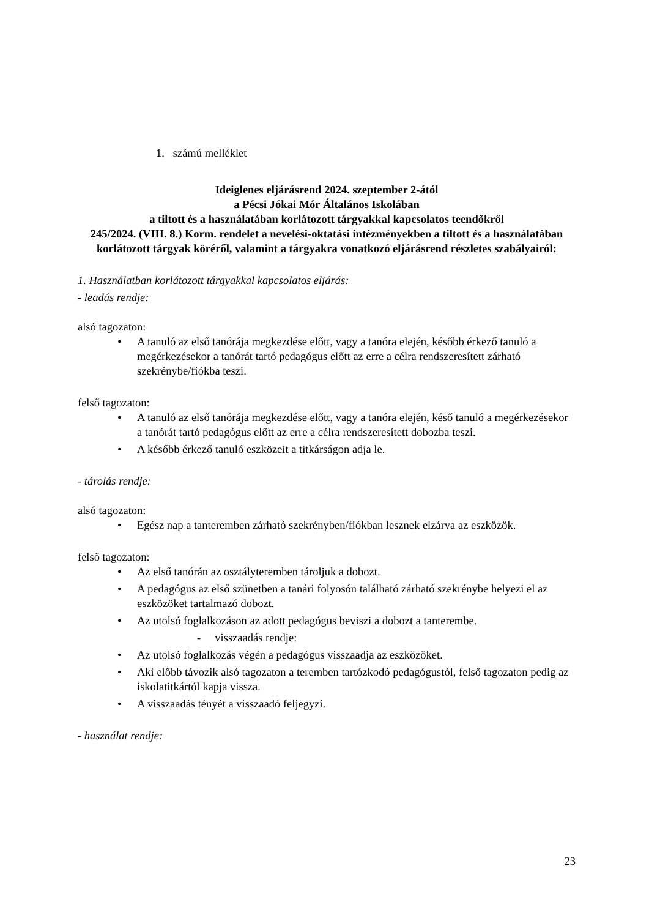1. számú melléklet
Ideiglenes eljárásrend 2024. szeptember 2-ától
a Pécsi Jókai Mór Általános Iskolában
a tiltott és a használatában korlátozott tárgyakkal kapcsolatos teendőkről
245/2024. (VIII. 8.) Korm. rendelet a nevelési-oktatási intézményekben a tiltott és a használatában korlátozott tárgyak köréről, valamint a tárgyakra vonatkozó eljárásrend részletes szabályairól:
1. Használatban korlátozott tárgyakkal kapcsolatos eljárás:
- leadás rendje:
alsó tagozaton:
• A tanuló az első tanórája megkezdése előtt, vagy a tanóra elején, később érkező tanuló a megérkezésekor a tanórát tartó pedagógus előtt az erre a célra rendszeresített zárható szekrénybe/fiókba teszi.
felső tagozaton:
• A tanuló az első tanórája megkezdése előtt, vagy a tanóra elején, késő tanuló a megérkezésekor a tanórát tartó pedagógus előtt az erre a célra rendszeresített dobozba teszi.
• A később érkező tanuló eszközeit a titkárságon adja le.
- tárolás rendje:
alsó tagozaton:
• Egész nap a tanteremben zárható szekrényben/fiókban lesznek elzárva az eszközök.
felső tagozaton:
• Az első tanórán az osztályteremben tároljuk a dobozt.
• A pedagógus az első szünetben a tanári folyosón található zárható szekrénybe helyezi el az eszközöket tartalmazó dobozt.
• Az utolsó foglalkozáson az adott pedagógus beviszi a dobozt a tanterembe.
- visszaadás rendje:
• Az utolsó foglalkozás végén a pedagógus visszaadja az eszközöket.
• Aki előbb távozik alsó tagozaton a teremben tartózkodó pedagógustól, felső tagozaton pedig az iskolatitkártól kapja vissza.
• A visszaadás tényét a visszaadó feljegyzi.
- használat rendje:
23